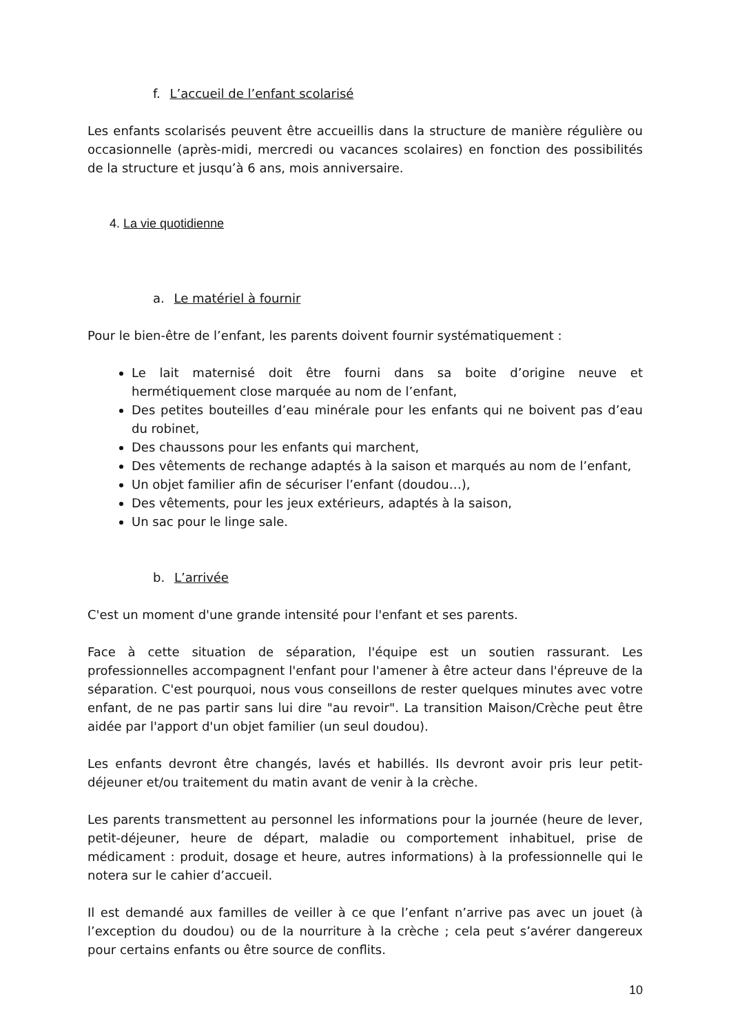f. L’accueil de l’enfant scolarisé
Les enfants scolarisés peuvent être accueillis dans la structure de manière régulière ou occasionnelle (après-midi, mercredi ou vacances scolaires) en fonction des possibilités de la structure et jusqu’à 6 ans, mois anniversaire.
4. La vie quotidienne
a. Le matériel à fournir
Pour le bien-être de l’enfant, les parents doivent fournir systématiquement :
Le lait maternisé doit être fourni dans sa boite d’origine neuve et hermétiquement close marquée au nom de l’enfant,
Des petites bouteilles d’eau minérale pour les enfants qui ne boivent pas d’eau du robinet,
Des chaussons pour les enfants qui marchent,
Des vêtements de rechange adaptés à la saison et marqués au nom de l’enfant,
Un objet familier afin de sécuriser l’enfant (doudou…),
Des vêtements, pour les jeux extérieurs, adaptés à la saison,
Un sac pour le linge sale.
b. L’arrivée
C'est un moment d'une grande intensité pour l'enfant et ses parents.
Face à cette situation de séparation, l'équipe est un soutien rassurant. Les professionnelles accompagnent l'enfant pour l'amener à être acteur dans l'épreuve de la séparation. C'est pourquoi, nous vous conseillons de rester quelques minutes avec votre enfant, de ne pas partir sans lui dire "au revoir". La transition Maison/Crèche peut être aidée par l'apport d'un objet familier (un seul doudou).
Les enfants devront être changés, lavés et habillés. Ils devront avoir pris leur petit-déjeuner et/ou traitement du matin avant de venir à la crèche.
Les parents transmettent au personnel les informations pour la journée (heure de lever, petit-déjeuner, heure de départ, maladie ou comportement inhabituel, prise de médicament : produit, dosage et heure, autres informations) à la professionnelle qui le notera sur le cahier d’accueil.
Il est demandé aux familles de veiller à ce que l’enfant n’arrive pas avec un jouet (à l’exception du doudou) ou de la nourriture à la crèche ; cela peut s’avérer dangereux pour certains enfants ou être source de conflits.
10